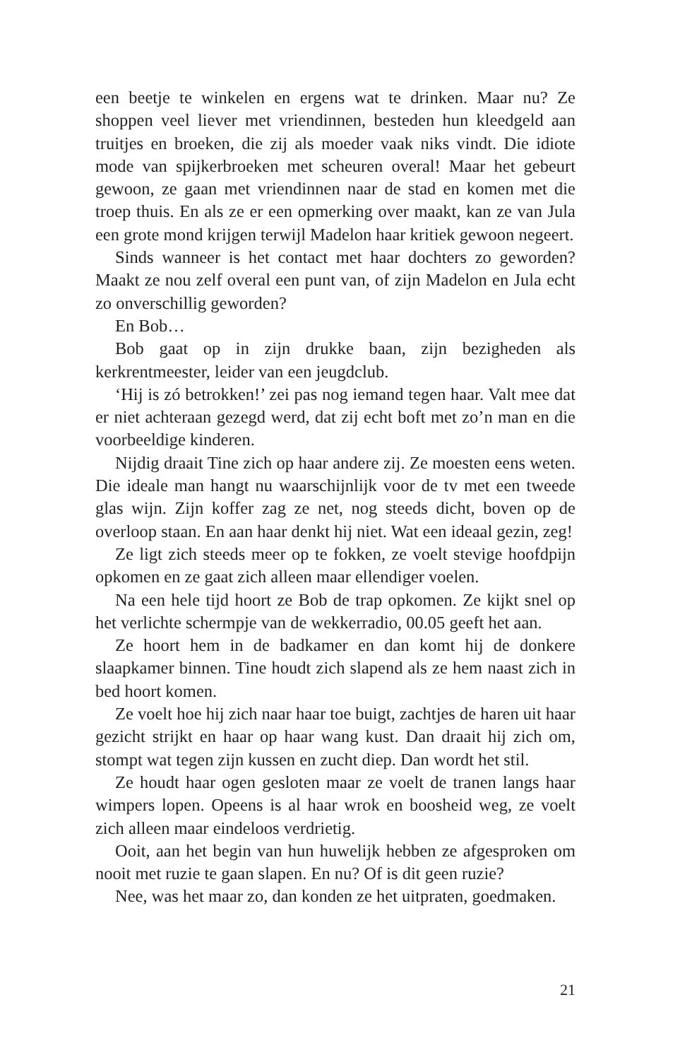een beetje te winkelen en ergens wat te drinken. Maar nu? Ze shoppen veel liever met vriendinnen, besteden hun kleedgeld aan truitjes en broeken, die zij als moeder vaak niks vindt. Die idiote mode van spijkerbroeken met scheuren overal! Maar het gebeurt gewoon, ze gaan met vriendinnen naar de stad en komen met die troep thuis. En als ze er een opmerking over maakt, kan ze van Jula een grote mond krijgen terwijl Madelon haar kritiek gewoon negeert.
Sinds wanneer is het contact met haar dochters zo geworden? Maakt ze nou zelf overal een punt van, of zijn Madelon en Jula echt zo onverschillig geworden?
En Bob…
Bob gaat op in zijn drukke baan, zijn bezigheden als kerkrentmeester, leider van een jeugdclub.
‘Hij is zó betrokken!’ zei pas nog iemand tegen haar. Valt mee dat er niet achteraan gezegd werd, dat zij echt boft met zo’n man en die voorbeeldige kinderen.
Nijdig draait Tine zich op haar andere zij. Ze moesten eens weten. Die ideale man hangt nu waarschijnlijk voor de tv met een tweede glas wijn. Zijn koffer zag ze net, nog steeds dicht, boven op de overloop staan. En aan haar denkt hij niet. Wat een ideaal gezin, zeg!
Ze ligt zich steeds meer op te fokken, ze voelt stevige hoofdpijn opkomen en ze gaat zich alleen maar ellendiger voelen.
Na een hele tijd hoort ze Bob de trap opkomen. Ze kijkt snel op het verlichte schermpje van de wekkerradio, 00.05 geeft het aan.
Ze hoort hem in de badkamer en dan komt hij de donkere slaapkamer binnen. Tine houdt zich slapend als ze hem naast zich in bed hoort komen.
Ze voelt hoe hij zich naar haar toe buigt, zachtjes de haren uit haar gezicht strijkt en haar op haar wang kust. Dan draait hij zich om, stompt wat tegen zijn kussen en zucht diep. Dan wordt het stil.
Ze houdt haar ogen gesloten maar ze voelt de tranen langs haar wimpers lopen. Opeens is al haar wrok en boosheid weg, ze voelt zich alleen maar eindeloos verdrietig.
Ooit, aan het begin van hun huwelijk hebben ze afgesproken om nooit met ruzie te gaan slapen. En nu? Of is dit geen ruzie?
Nee, was het maar zo, dan konden ze het uitpraten, goedmaken.
21